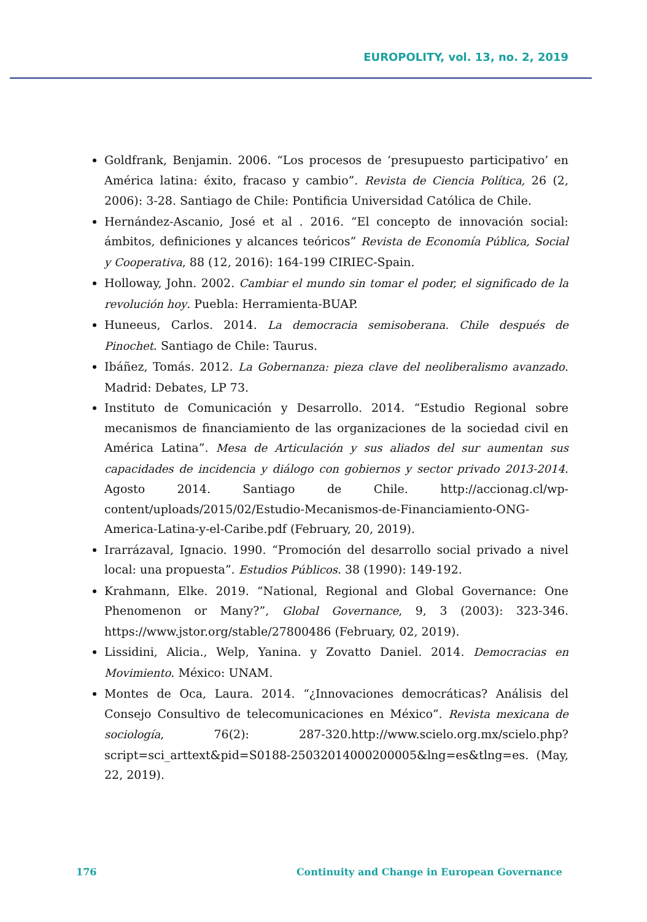EUROPOLITY, vol. 13, no. 2, 2019
Goldfrank, Benjamin. 2006. “Los procesos de ‘presupuesto participativo’ en América latina: éxito, fracaso y cambio”. Revista de Ciencia Política, 26 (2, 2006): 3-28. Santiago de Chile: Pontificia Universidad Católica de Chile.
Hernández-Ascanio, José et al . 2016. “El concepto de innovación social: ámbitos, definiciones y alcances teóricos” Revista de Economía Pública, Social y Cooperativa, 88 (12, 2016): 164-199 CIRIEC-Spain.
Holloway, John. 2002. Cambiar el mundo sin tomar el poder, el significado de la revolución hoy. Puebla: Herramienta-BUAP.
Huneeus, Carlos. 2014. La democracia semisoberana. Chile después de Pinochet. Santiago de Chile: Taurus.
Ibáñez, Tomás. 2012. La Gobernanza: pieza clave del neoliberalismo avanzado. Madrid: Debates, LP 73.
Instituto de Comunicación y Desarrollo. 2014. “Estudio Regional sobre mecanismos de financiamiento de las organizaciones de la sociedad civil en América Latina”. Mesa de Articulación y sus aliados del sur aumentan sus capacidades de incidencia y diálogo con gobiernos y sector privado 2013-2014. Agosto 2014. Santiago de Chile. http://accionag.cl/wp-content/uploads/2015/02/Estudio-Mecanismos-de-Financiamiento-ONG-America-Latina-y-el-Caribe.pdf (February, 20, 2019).
Irarrázaval, Ignacio. 1990. “Promoción del desarrollo social privado a nivel local: una propuesta”. Estudios Públicos. 38 (1990): 149-192.
Krahmann, Elke. 2019. “National, Regional and Global Governance: One Phenomenon or Many?”, Global Governance, 9, 3 (2003): 323-346. https://www.jstor.org/stable/27800486 (February, 02, 2019).
Lissidini, Alicia., Welp, Yanina. y Zovatto Daniel. 2014. Democracias en Movimiento. México: UNAM.
Montes de Oca, Laura. 2014. “¿Innovaciones democráticas? Análisis del Consejo Consultivo de telecomunicaciones en México”. Revista mexicana de sociología, 76(2): 287-320.http://www.scielo.org.mx/scielo.php?script=sci_arttext&pid=S0188-25032014000200005&lng=es&tlng=es. (May, 22, 2019).
176 Continuity and Change in European Governance